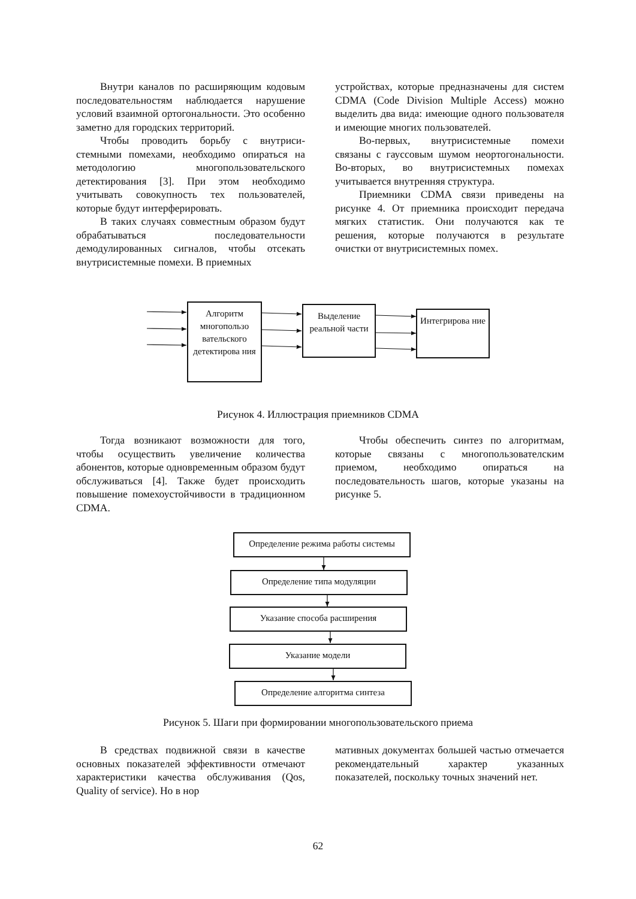Внутри каналов по расширяющим ко­довым последовательностям наблюдается нарушение условий взаимной ортогонально­сти. Это особенно заметно для городских территорий.
Чтобы проводить борьбу с внутриси­стемными помехами, необходимо опираться на методологию многопользовательского детектирования [3]. При этом необходимо учитывать совокупность тех пользователей, которые будут интерферировать.
В таких случаях совместным образом будут обрабатываться последовательности демодулированных сигналов, чтобы отсе­кать внутрисистемные помехи. В приемных
устройствах, которые предназначены для систем CDMA (Code Division Multiple Access) можно выделить два вида: имеющие одного пользователя и имеющие многих пользователей.
Во-первых, внутрисистемные помехи связаны с гауссовым шумом неортогональ­ности. Во-вторых, во внутрисистемных помехах учитывается внутренняя структура.
Приемники CDMA связи приведены на рисунке 4. От приемника происходит пере­дача мягких статистик. Они получаются как те решения, которые получаются в результа­те очистки от внутрисистемных помех.
Алгоритм многопользо вательского детектирова ния
Выделение реальной части
Интегрирова ние
Рисунок 4. Иллюстрация приемников CDMA
Тогда возникают возможности для того, чтобы осуществить увеличение количества абонентов, которые одновременным образом будут обслуживаться [4]. Также будет про­исходить повышение помехоустойчивости в традиционном CDMA.
Чтобы обеспечить синтез по алгорит­мам, которые связаны с многопользовател­ским приемом, необходимо опираться на последовательность шагов, которые указаны на рисунке 5.
Определение режима работы системы
Определение типа модуляции
Указание способа расширения
Указание модели
Определение алгоритма синтеза
Рисунок 5. Шаги при формировании многопользовательского приема
В средствах подвижной связи в каче­стве основных показателей эффективности отмечают характеристики качества обслу­живания (Qos, Quality of service). Но в нор­
мативных документах большей частью от­мечается рекомендательный характер ука­занных показателей, поскольку точных зна­чений нет.
62